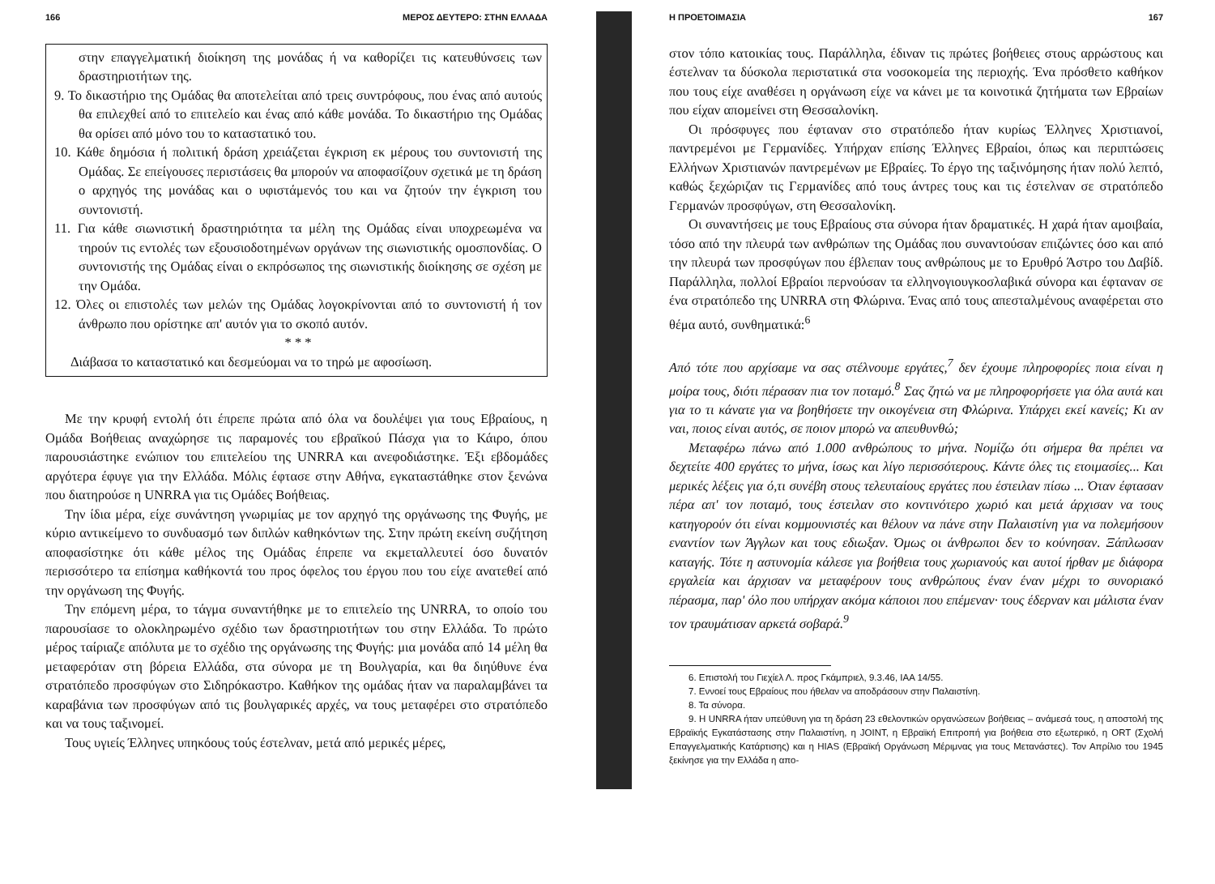166 ΜΕΡΟΣ ΔΕΥΤΕΡΟ: ΣΤΗΝ ΕΛΛΑΔΑ
στην επαγγελματική διοίκηση της μονάδας ή να καθορίζει τις κατευθύνσεις των δραστηριοτήτων της.
9. Το δικαστήριο της Ομάδας θα αποτελείται από τρεις συντρόφους, που ένας από αυτούς θα επιλεχθεί από το επιτελείο και ένας από κάθε μονάδα. Το δικαστήριο της Ομάδας θα ορίσει από μόνο του το καταστατικό του.
10. Κάθε δημόσια ή πολιτική δράση χρειάζεται έγκριση εκ μέρους του συντονιστή της Ομάδας. Σε επείγουσες περιστάσεις θα μπορούν να αποφασίζουν σχετικά με τη δράση ο αρχηγός της μονάδας και ο υφιστάμενός του και να ζητούν την έγκριση του συντονιστή.
11. Για κάθε σιωνιστική δραστηριότητα τα μέλη της Ομάδας είναι υποχρεωμένα να τηρούν τις εντολές των εξουσιοδοτημένων οργάνων της σιωνιστικής ομοσπονδίας. Ο συντονιστής της Ομάδας είναι ο εκπρόσωπος της σιωνιστικής διοίκησης σε σχέση με την Ομάδα.
12. Όλες οι επιστολές των μελών της Ομάδας λογοκρίνονται από το συντονιστή ή τον άνθρωπο που ορίστηκε απ' αυτόν για το σκοπό αυτόν.
* * *
Διάβασα το καταστατικό και δεσμεύομαι να το τηρώ με αφοσίωση.
Με την κρυφή εντολή ότι έπρεπε πρώτα από όλα να δουλέψει για τους Εβραίους, η Ομάδα Βοήθειας αναχώρησε τις παραμονές του εβραϊκού Πάσχα για το Κάιρο, όπου παρουσιάστηκε ενώπιον του επιτελείου της UNRRA και ανεφοδιάστηκε. Έξι εβδομάδες αργότερα έφυγε για την Ελλάδα. Μόλις έφτασε στην Αθήνα, εγκαταστάθηκε στον ξενώνα που διατηρούσε η UNRRA για τις Ομάδες Βοήθειας.
Την ίδια μέρα, είχε συνάντηση γνωριμίας με τον αρχηγό της οργάνωσης της Φυγής, με κύριο αντικείμενο το συνδυασμό των διπλών καθηκόντων της. Στην πρώτη εκείνη συζήτηση αποφασίστηκε ότι κάθε μέλος της Ομάδας έπρεπε να εκμεταλλευτεί όσο δυνατόν περισσότερο τα επίσημα καθήκοντά του προς όφελος του έργου που του είχε ανατεθεί από την οργάνωση της Φυγής.
Την επόμενη μέρα, το τάγμα συναντήθηκε με το επιτελείο της UNRRA, το οποίο του παρουσίασε το ολοκληρωμένο σχέδιο των δραστηριοτήτων του στην Ελλάδα. Το πρώτο μέρος ταίριαζε απόλυτα με το σχέδιο της οργάνωσης της Φυγής: μια μονάδα από 14 μέλη θα μεταφερόταν στη βόρεια Ελλάδα, στα σύνορα με τη Βουλγαρία, και θα διηύθυνε ένα στρατόπεδο προσφύγων στο Σιδηρόκαστρο. Καθήκον της ομάδας ήταν να παραλαμβάνει τα καραβάνια των προσφύγων από τις βουλγαρικές αρχές, να τους μεταφέρει στο στρατόπεδο και να τους ταξινομεί.
Τους υγιείς Έλληνες υπηκόους τούς έστελναν, μετά από μερικές μέρες,
Η ΠΡΟΕΤΟΙΜΑΣΙΑ 167
στον τόπο κατοικίας τους. Παράλληλα, έδιναν τις πρώτες βοήθειες στους αρρώστους και έστελναν τα δύσκολα περιστατικά στα νοσοκομεία της περιοχής. Ένα πρόσθετο καθήκον που τους είχε αναθέσει η οργάνωση είχε να κάνει με τα κοινοτικά ζητήματα των Εβραίων που είχαν απομείνει στη Θεσσαλονίκη.
Οι πρόσφυγες που έφταναν στο στρατόπεδο ήταν κυρίως Έλληνες Χριστιανοί, παντρεμένοι με Γερμανίδες. Υπήρχαν επίσης Έλληνες Εβραίοι, όπως και περιπτώσεις Ελλήνων Χριστιανών παντρεμένων με Εβραίες. Το έργο της ταξινόμησης ήταν πολύ λεπτό, καθώς ξεχώριζαν τις Γερμανίδες από τους άντρες τους και τις έστελναν σε στρατόπεδο Γερμανών προσφύγων, στη Θεσσαλονίκη.
Οι συναντήσεις με τους Εβραίους στα σύνορα ήταν δραματικές. Η χαρά ήταν αμοιβαία, τόσο από την πλευρά των ανθρώπων της Ομάδας που συναντούσαν επιζώντες όσο και από την πλευρά των προσφύγων που έβλεπαν τους ανθρώπους με το Ερυθρό Άστρο του Δαβίδ. Παράλληλα, πολλοί Εβραίοι περνούσαν τα ελληνογιουγκοσλαβικά σύνορα και έφταναν σε ένα στρατόπεδο της UNRRA στη Φλώρινα. Ένας από τους απεσταλμένους αναφέρεται στο θέμα αυτό, συνθηματικά:<sup>6</sup>
Από τότε που αρχίσαμε να σας στέλνουμε εργάτες,<sup>7</sup> δεν έχουμε πληροφορίες ποια είναι η μοίρα τους, διότι πέρασαν πια τον ποταμό.<sup>8</sup> Σας ζητώ να με πληροφορήσετε για όλα αυτά και για το τι κάνατε για να βοηθήσετε την οικογένεια στη Φλώρινα. Υπάρχει εκεί κανείς; Κι αν ναι, ποιος είναι αυτός, σε ποιον μπορώ να απευθυνθώ;
Μεταφέρω πάνω από 1.000 ανθρώπους το μήνα. Νομίζω ότι σήμερα θα πρέπει να δεχτείτε 400 εργάτες το μήνα, ίσως και λίγο περισσότερους. Κάντε όλες τις ετοιμασίες... Και μερικές λέξεις για ό,τι συνέβη στους τελευταίους εργάτες που έστειλαν πίσω ... Όταν έφτασαν πέρα απ' τον ποταμό, τους έστειλαν στο κοντινότερο χωριό και μετά άρχισαν να τους κατηγορούν ότι είναι κομμουνιστές και θέλουν να πάνε στην Παλαιστίνη για να πολεμήσουν εναντίον των Άγγλων και τους εδιωξαν. Όμως οι άνθρωποι δεν το κούνησαν. Ξάπλωσαν καταγής. Τότε η αστυνομία κάλεσε για βοήθεια τους χωριανούς και αυτοί ήρθαν με διάφορα εργαλεία και άρχισαν να μεταφέρουν τους ανθρώπους έναν έναν μέχρι το συνοριακό πέρασμα, παρ' όλο που υπήρχαν ακόμα κάποιοι που επέμεναν· τους έδερναν και μάλιστα έναν τον τραυμάτισαν αρκετά σοβαρά.<sup>9</sup>
6. Επιστολή του Γιεχίελ Λ. προς Γκάμπριελ, 9.3.46, ΙΑΑ 14/55.
7. Εννοεί τους Εβραίους που ήθελαν να αποδράσουν στην Παλαιστίνη.
8. Τα σύνορα.
9. Η UNRRA ήταν υπεύθυνη για τη δράση 23 εθελοντικών οργανώσεων βοήθειας – ανάμεσά τους, η αποστολή της Εβραϊκής Εγκατάστασης στην Παλαιστίνη, η JOINT, η Εβραϊκή Επιτροπή για βοήθεια στο εξωτερικό, η ORT (Σχολή Επαγγελματικής Κατάρτισης) και η HIAS (Εβραϊκή Οργάνωση Μέριμνας για τους Μετανάστες). Τον Απρίλιο του 1945 ξεκίνησε για την Ελλάδα η απο-